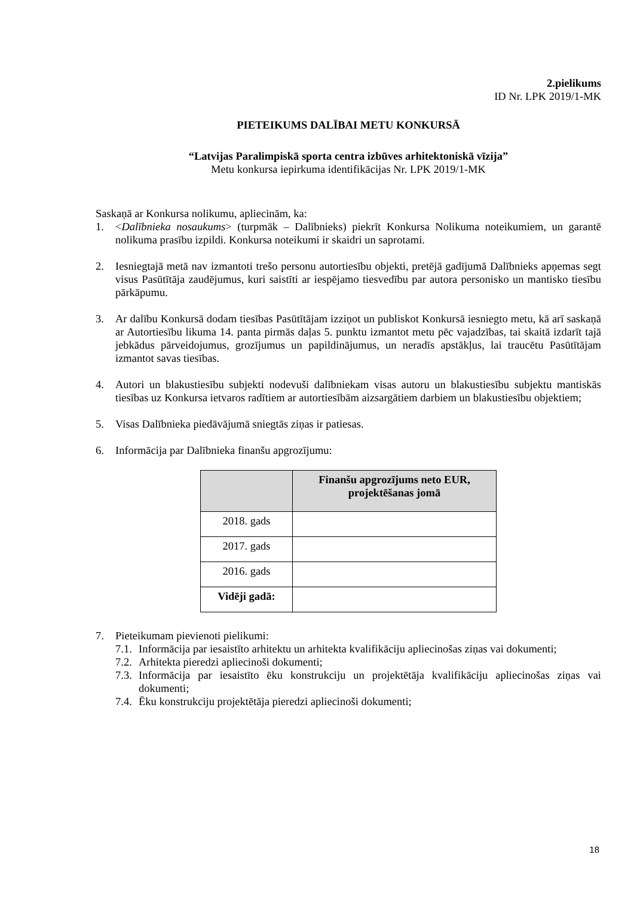2.pielikums
ID Nr. LPK 2019/1-MK
PIETEIKUMS DALĪBAI METU KONKURSĀ
“Latvijas Paralimpiskā sporta centra izbūves arhitektoniskā vīzija”
Metu konkursa iepirkuma identifikācijas Nr. LPK 2019/1-MK
Saskaņā ar Konkursa nolikumu, apliecinām, ka:
1. <Dalībnieka nosaukums> (turpmāk – Dalībnieks) piekrīt Konkursa Nolikuma noteikumiem, un garantē nolikuma prasību izpildi. Konkursa noteikumi ir skaidri un saprotami.
2. Iesniegtajā metā nav izmantoti trešo personu autortiesību objekti, pretējā gadījumā Dalībnieks apņemas segt visus Pasūtītāja zaudējumus, kuri saistīti ar iespējamo tiesvedību par autora personisko un mantisko tiesību pārkāpumu.
3. Ar dalību Konkursā dodam tiesības Pasūtītājam izziņot un publiskot Konkursā iesniegto metu, kā arī saskaņā ar Autortiesību likuma 14. panta pirmās daļas 5. punktu izmantot metu pēc vajadzības, tai skaitā izdarīt tajā jebkādus pārveidojumus, grozījumus un papildinājumus, un neradīs apstākļus, lai traucētu Pasūtītājam izmantot savas tiesības.
4. Autori un blakustiesību subjekti nodevuši dalībniekam visas autoru un blakustiesību subjektu mantiskās tiesības uz Konkursa ietvaros radītiem ar autortiesībām aizsargātiem darbiem un blakustiesību objektiem;
5. Visas Dalībnieka piedāvājumā sniegtās ziņas ir patiesas.
6. Informācija par Dalībnieka finanšu apgrozījumu:
| | Finanšu apgrozījums neto EUR, projektēšanas jomā |
| --- | --- |
| 2018. gads | |
| 2017. gads | |
| 2016. gads | |
| Vidēji gadā: | |
7. Pieteikumam pievienoti pielikumi:
7.1. Informācija par iesaistīto arhitektu un arhitekta kvalifikāciju apliecinošas ziņas vai dokumenti;
7.2. Arhitekta pieredzi apliecinoši dokumenti;
7.3. Informācija par iesaistīto ēku konstrukciju un projektētāja kvalifikāciju apliecinošas ziņas vai dokumenti;
7.4. Ēku konstrukciju projektētāja pieredzi apliecinoši dokumenti;
18